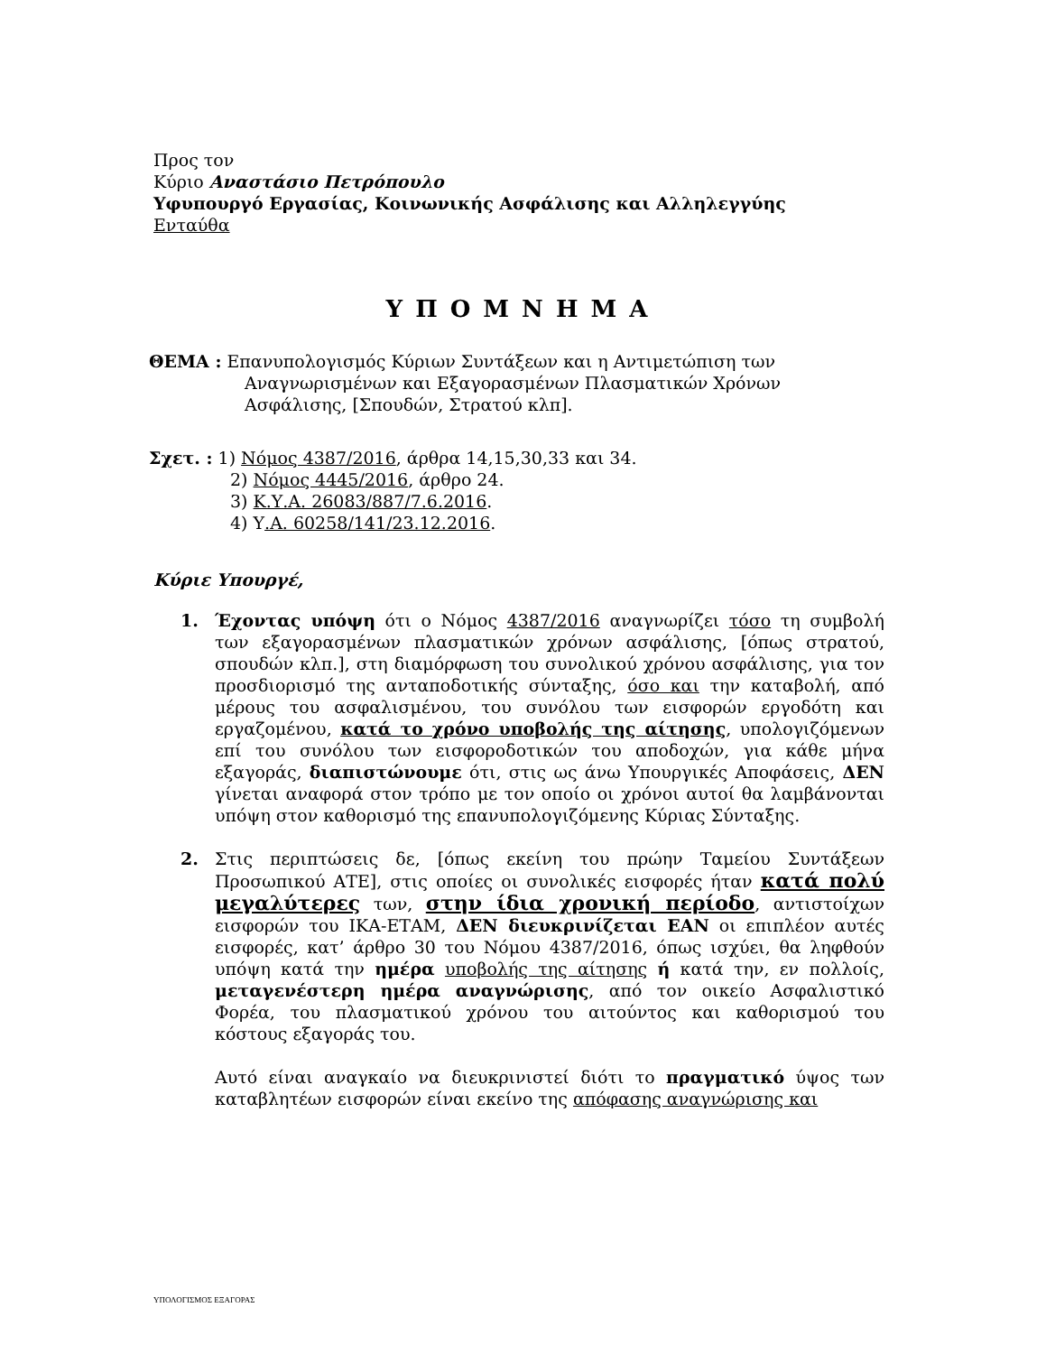Προς τον
Κύριο Αναστάσιο Πετρόπουλο
Υφυπουργό Εργασίας, Κοινωνικής Ασφάλισης και Αλληλεγγύης
Ενταύθα
ΥΠΟΜΝΗΜΑ
ΘΕΜΑ : Επανυπολογισμός Κύριων Συντάξεων και η Αντιμετώπιση των
Αναγνωρισμένων και Εξαγορασμένων Πλασματικών Χρόνων
Ασφάλισης, [Σπουδών, Στρατού κλπ].
Σχετ. : 1) Νόμος 4387/2016, άρθρα 14,15,30,33 και 34.
2) Νόμος 4445/2016, άρθρο 24.
3) Κ.Υ.Α. 26083/887/7.6.2016.
4) Υ.Α. 60258/141/23.12.2016.
Κύριε Υπουργέ,
1. Έχοντας υπόψη ότι ο Νόμος 4387/2016 αναγνωρίζει τόσο τη συμβολή των εξαγορασμένων πλασματικών χρόνων ασφάλισης, [όπως στρατού, σπουδών κλπ.], στη διαμόρφωση του συνολικού χρόνου ασφάλισης, για τον προσδιορισμό της ανταποδοτικής σύνταξης, όσο και την καταβολή, από μέρους του ασφαλισμένου, του συνόλου των εισφορών εργοδότη και εργαζομένου, κατά το χρόνο υποβολής της αίτησης, υπολογιζόμενων επί του συνόλου των εισφοροδοτικών του αποδοχών, για κάθε μήνα εξαγοράς, διαπιστώνουμε ότι, στις ως άνω Υπουργικές Αποφάσεις, ΔΕΝ γίνεται αναφορά στον τρόπο με τον οποίο οι χρόνοι αυτοί θα λαμβάνονται υπόψη στον καθορισμό της επανυπολογιζόμενης Κύριας Σύνταξης.
2. Στις περιπτώσεις δε, [όπως εκείνη του πρώην Ταμείου Συντάξεων Προσωπικού ΑΤΕ], στις οποίες οι συνολικές εισφορές ήταν κατά πολύ μεγαλύτερες των, στην ίδια χρονική περίοδο, αντιστοίχων εισφορών του ΙΚΑ-ΕΤΑΜ, ΔΕΝ διευκρινίζεται ΕΑΝ οι επιπλέον αυτές εισφορές, κατ’ άρθρο 30 του Νόμου 4387/2016, όπως ισχύει, θα ληφθούν υπόψη κατά την ημέρα υποβολής της αίτησης ή κατά την, εν πολλοίς, μεταγενέστερη ημέρα αναγνώρισης, από τον οικείο Ασφαλιστικό Φορέα, του πλασματικού χρόνου του αιτούντος και καθορισμού του κόστους εξαγοράς του.
Αυτό είναι αναγκαίο να διευκρινιστεί διότι το πραγματικό ύψος των καταβλητέων εισφορών είναι εκείνο της απόφασης αναγνώρισης και
ΥΠΟΛΟΓΙΣΜΟΣ ΕΞΑΓΟΡΑΣ